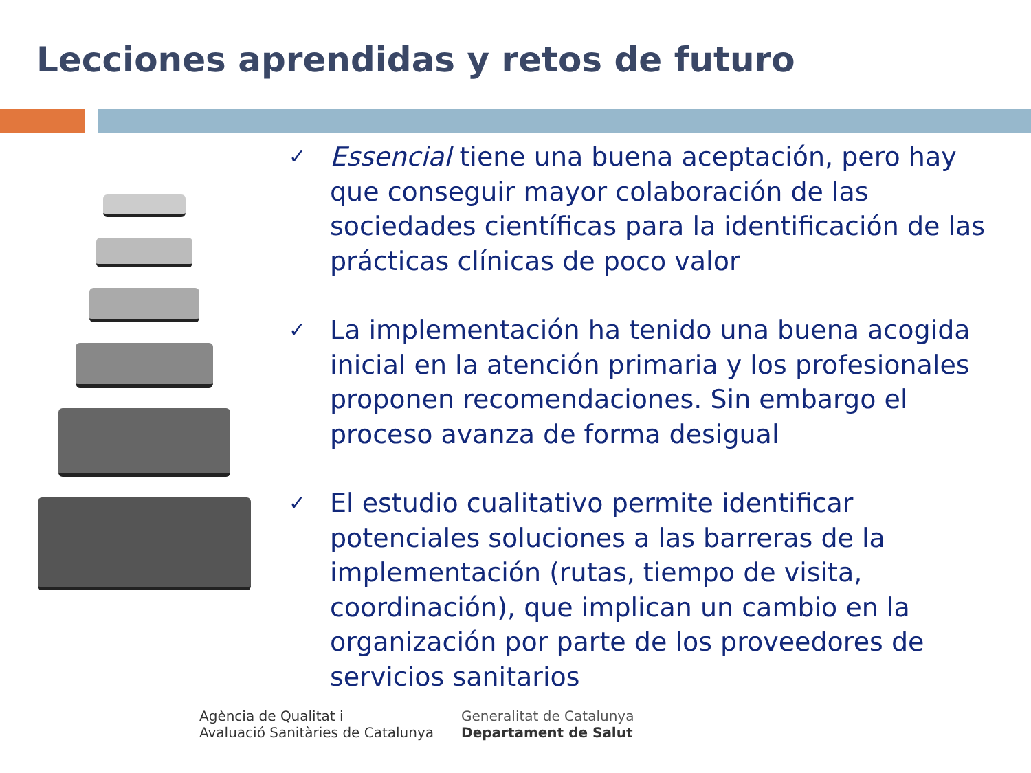Lecciones aprendidas y retos de futuro
✓ Essencial tiene una buena aceptación, pero hay que conseguir mayor colaboración de las sociedades científicas para la identificación de las prácticas clínicas de poco valor
✓ La implementación ha tenido una buena acogida inicial en la atención primaria y los profesionales proponen recomendaciones. Sin embargo el proceso avanza de forma desigual
✓ El estudio cualitativo permite identificar potenciales soluciones a las barreras de la implementación (rutas, tiempo de visita, coordinación), que implican un cambio en la organización por parte de los proveedores de servicios sanitarios
Agència de Qualitat i
Avaluació Sanitàries de Catalunya
Generalitat de Catalunya
Departament de Salut